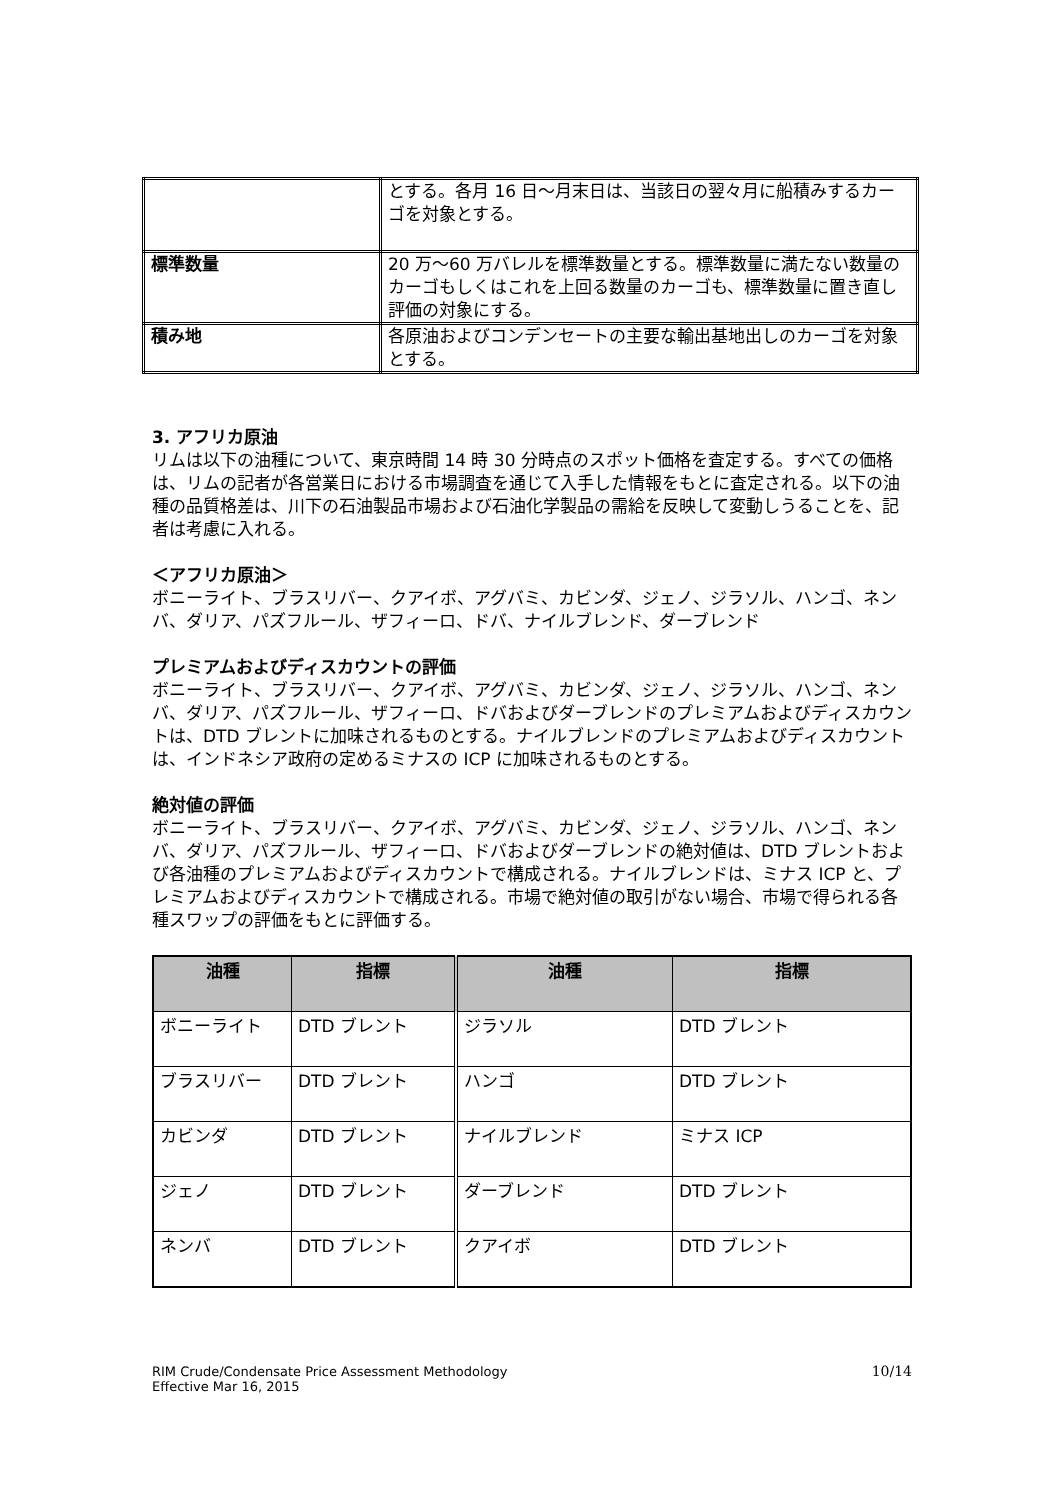| | とする。各月 16 日～月末日は、当該日の翌々月に船積みするカーゴを対象とする。 |
| 標準数量 | 20 万～60 万バレルを標準数量とする。標準数量に満たない数量のカーゴもしくはこれを上回る数量のカーゴも、標準数量に置き直し評価の対象にする。 |
| 積み地 | 各原油およびコンデンセートの主要な輸出基地出しのカーゴを対象とする。 |
3. アフリカ原油
リムは以下の油種について、東京時間 14 時 30 分時点のスポット価格を査定する。すべての価格は、リムの記者が各営業日における市場調査を通じて入手した情報をもとに査定される。以下の油種の品質格差は、川下の石油製品市場および石油化学製品の需給を反映して変動しうることを、記者は考慮に入れる。
＜アフリカ原油＞
ボニーライト、ブラスリバー、クアイボ、アグバミ、カビンダ、ジェノ、ジラソル、ハンゴ、ネンバ、ダリア、パズフルール、ザフィーロ、ドバ、ナイルブレンド、ダーブレンド
プレミアムおよびディスカウントの評価
ボニーライト、ブラスリバー、クアイボ、アグバミ、カビンダ、ジェノ、ジラソル、ハンゴ、ネンバ、ダリア、パズフルール、ザフィーロ、ドバおよびダーブレンドのプレミアムおよびディスカウントは、DTD ブレントに加味されるものとする。ナイルブレンドのプレミアムおよびディスカウントは、インドネシア政府の定めるミナスの ICP に加味されるものとする。
絶対値の評価
ボニーライト、ブラスリバー、クアイボ、アグバミ、カビンダ、ジェノ、ジラソル、ハンゴ、ネンバ、ダリア、パズフルール、ザフィーロ、ドバおよびダーブレンドの絶対値は、DTD ブレントおよび各油種のプレミアムおよびディスカウントで構成される。ナイルブレンドは、ミナス ICP と、プレミアムおよびディスカウントで構成される。市場で絶対値の取引がない場合、市場で得られる各種スワップの評価をもとに評価する。
| 油種 | 指標 | 油種 | 指標 |
| --- | --- | --- | --- |
| ボニーライト | DTD ブレント | ジラソル | DTD ブレント |
| ブラスリバー | DTD ブレント | ハンゴ | DTD ブレント |
| カビンダ | DTD ブレント | ナイルブレンド | ミナス ICP |
| ジェノ | DTD ブレント | ダーブレンド | DTD ブレント |
| ネンバ | DTD ブレント | クアイボ | DTD ブレント |
RIM Crude/Condensate Price Assessment Methodology
Effective Mar 16, 2015
10/14